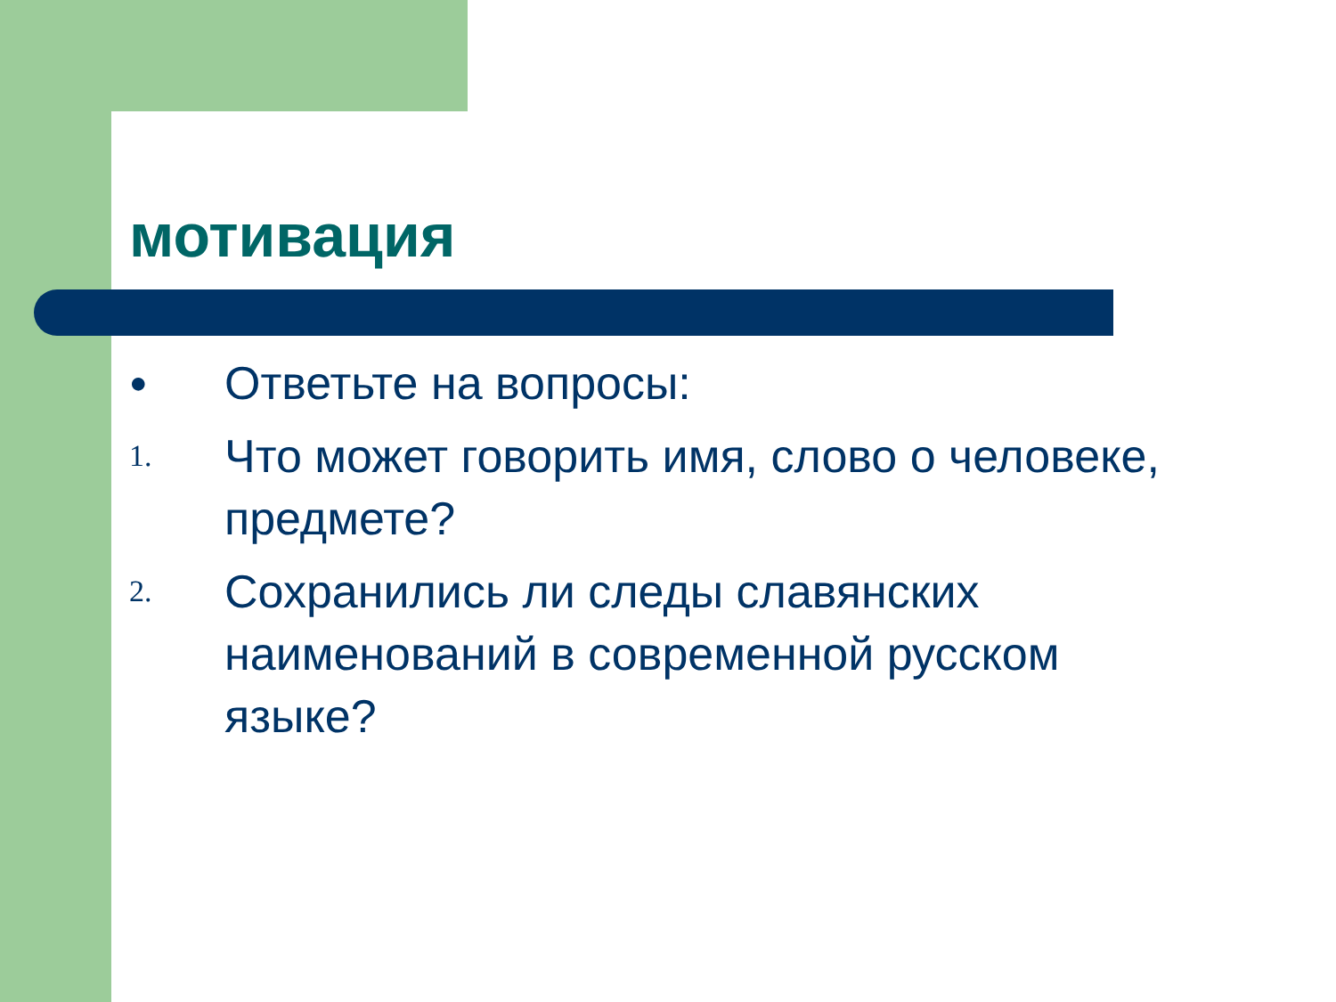мотивация
●
Ответьте на вопросы:
1.
Что может говорить имя, слово о человеке, предмете?
2.
Сохранились ли следы славянских наименований в современной русском языке?